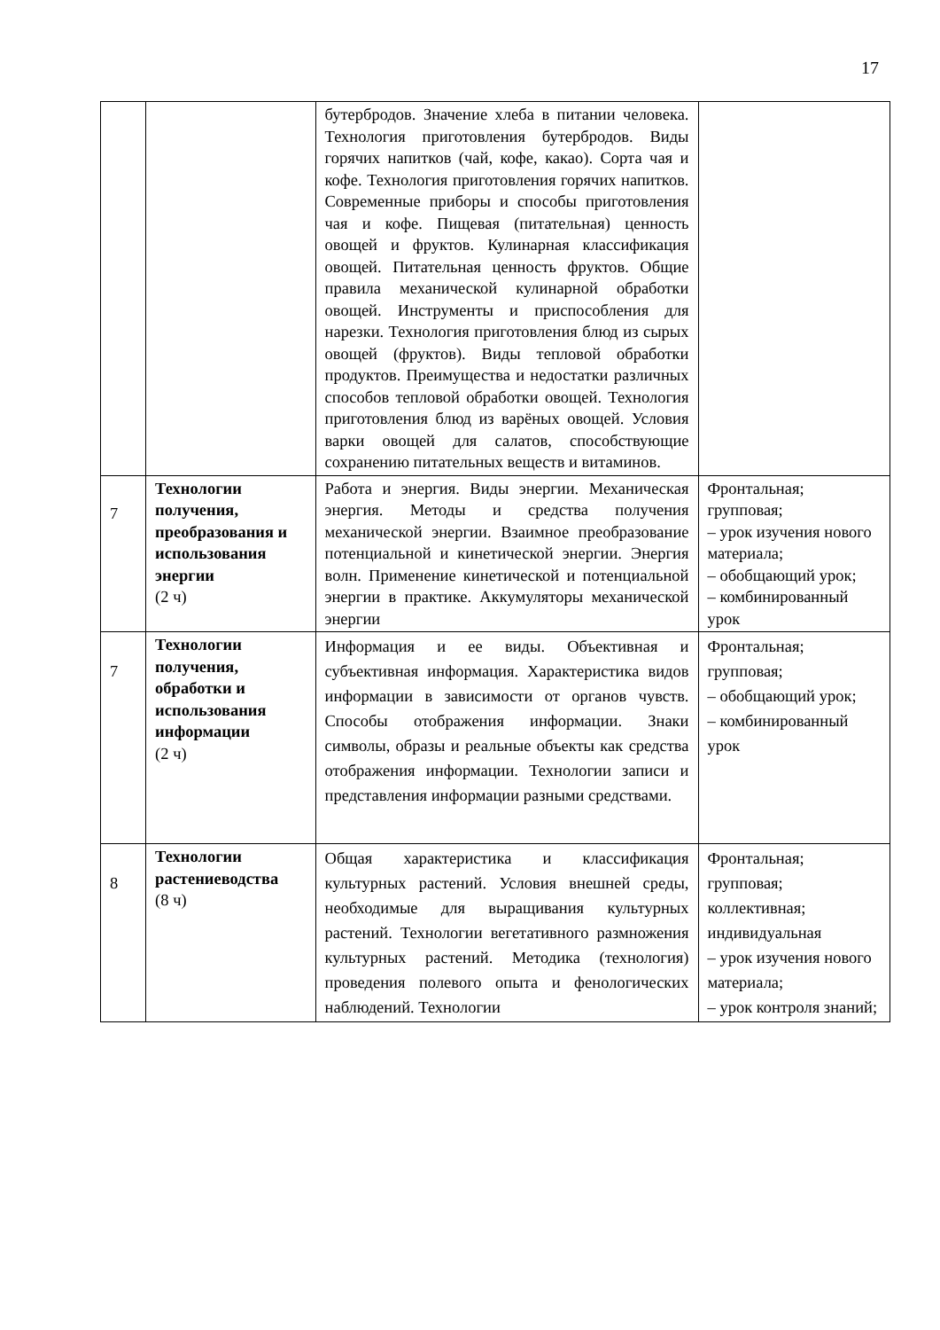17
| | | бутербродов. Значение хлеба в питании человека. Технология приготовления бутербродов. Виды горячих напитков (чай, кофе, какао). Сорта чая и кофе. Технология приготовления горячих напитков. Современные приборы и способы приготовления чая и кофе. Пищевая (питательная) ценность овощей и фруктов. Кулинарная классификация овощей. Питательная ценность фруктов. Общие правила механической кулинарной обработки овощей. Инструменты и приспособления для нарезки. Технология приготовления блюд из сырых овощей (фруктов). Виды тепловой обработки продуктов. Преимущества и недостатки различных способов тепловой обработки овощей. Технология приготовления блюд из варёных овощей. Условия варки овощей для салатов, способствующие сохранению питательных веществ и витаминов. | |
| 7 | Технологии получения, преобразования и использования энергии (2 ч) | Работа и энергия. Виды энергии. Механическая энергия. Методы и средства получения механической энергии. Взаимное преобразование потенциальной и кинетической энергии. Энергия волн. Применение кинетической и потенциальной энергии в практике. Аккумуляторы механической энергии | Фронтальная; групповая; – урок изучения нового материала; – обобщающий урок; – комбинированный урок |
| 7 | Технологии получения, обработки и использования информации (2 ч) | Информация и ее виды. Объективная и субъективная информация. Характеристика видов информации в зависимости от органов чувств. Способы отображения информации. Знаки символы, образы и реальные объекты как средства отображения информации. Технологии записи и представления информации разными средствами. | Фронтальная; групповая; – обобщающий урок; – комбинированный урок |
| 8 | Технологии растениеводства (8 ч) | Общая характеристика и классификация культурных растений. Условия внешней среды, необходимые для выращивания культурных растений. Технологии вегетативного размножения культурных растений. Методика (технология) проведения полевого опыта и фенологических наблюдений. Технологии | Фронтальная; групповая; коллективная; индивидуальная – урок изучения нового материала; – урок контроля знаний; |